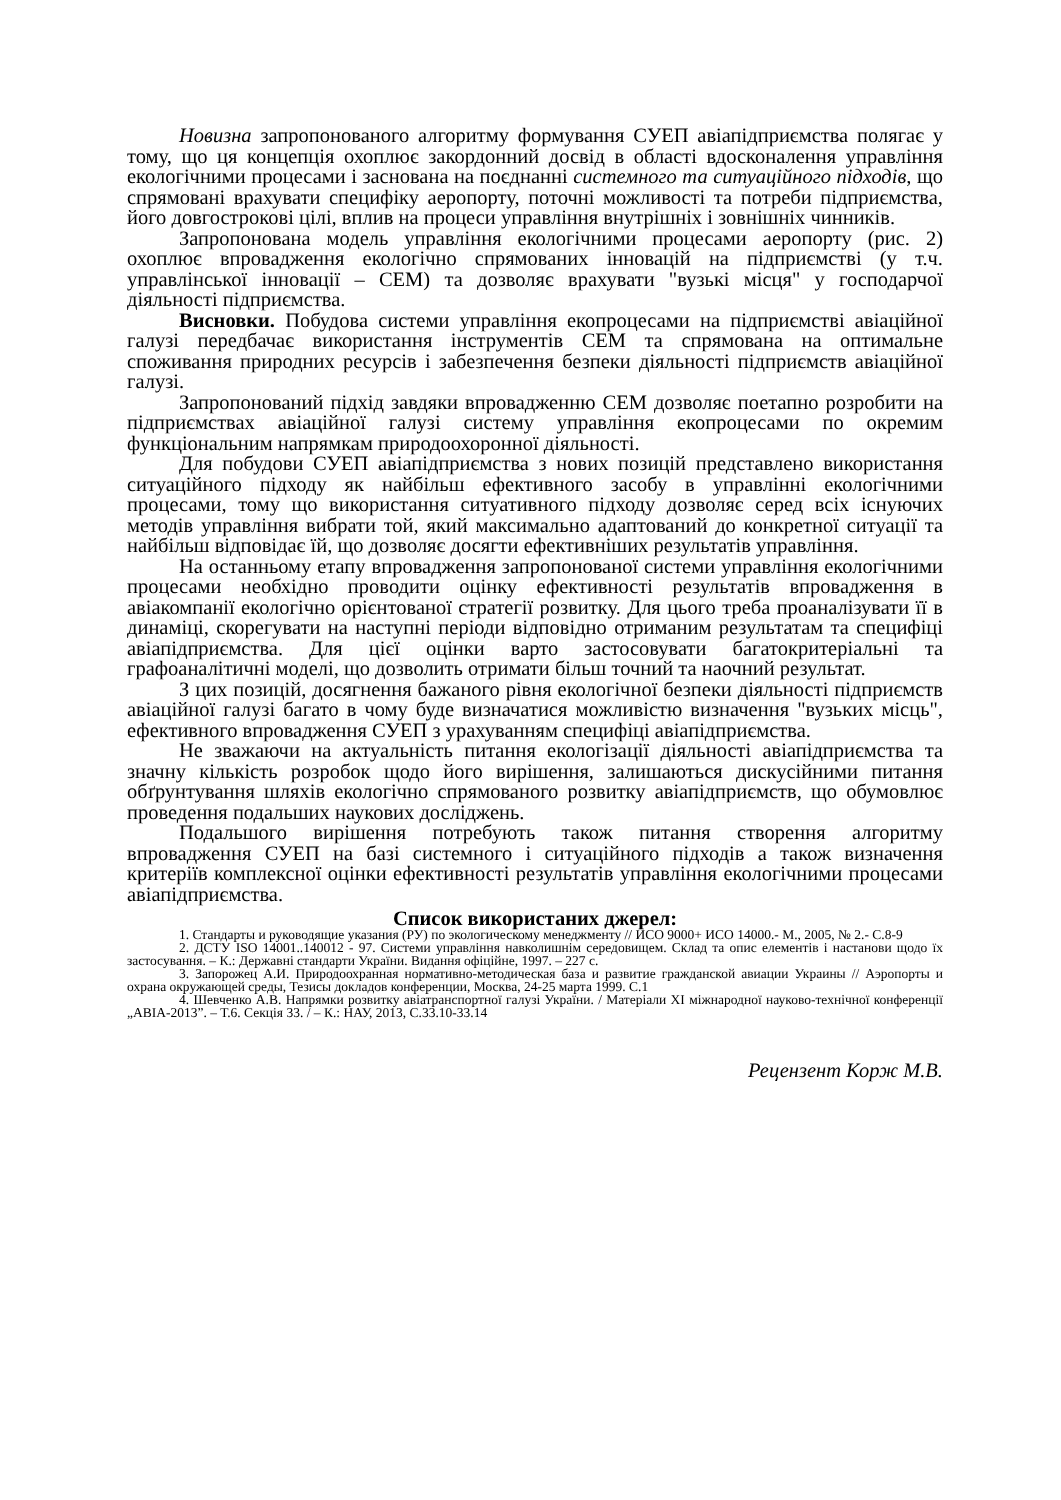Новизна запропонованого алгоритму формування СУЕП авіапідприємства полягає у тому, що ця концепція охоплює закордонний досвід в області вдосконалення управління екологічними процесами і заснована на поєднанні системного та ситуаційного підходів, що спрямовані врахувати специфіку аеропорту, поточні можливості та потреби підприємства, його довгострокові цілі, вплив на процеси управління внутрішніх і зовнішніх чинників.
Запропонована модель управління екологічними процесами аеропорту (рис. 2) охоплює впровадження екологічно спрямованих інновацій на підприємстві (у т.ч. управлінської інновації – СЕМ) та дозволяє врахувати "вузькі місця" у господарчої діяльності підприємства.
Висновки. Побудова системи управління екопроцесами на підприємстві авіаційної галузі передбачає використання інструментів СЕМ та спрямована на оптимальне споживання природних ресурсів і забезпечення безпеки діяльності підприємств авіаційної галузі.
Запропонований підхід завдяки впровадженню СЕМ дозволяє поетапно розробити на підприємствах авіаційної галузі систему управління екопроцесами по окремим функціональним напрямкам природоохоронної діяльності.
Для побудови СУЕП авіапідприємства з нових позицій представлено використання ситуаційного підходу як найбільш ефективного засобу в управлінні екологічними процесами, тому що використання ситуативного підходу дозволяє серед всіх існуючих методів управління вибрати той, який максимально адаптований до конкретної ситуації та найбільш відповідає їй, що дозволяє досягти ефективніших результатів управління.
На останньому етапу впровадження запропонованої системи управління екологічними процесами необхідно проводити оцінку ефективності результатів впровадження в авіакомпанії екологічно орієнтованої стратегії розвитку. Для цього треба проаналізувати її в динаміці, скорегувати на наступні періоди відповідно отриманим результатам та специфіці авіапідприємства. Для цієї оцінки варто застосовувати багатокритеріальні та графоаналітичні моделі, що дозволить отримати більш точний та наочний результат.
З цих позицій, досягнення бажаного рівня екологічної безпеки діяльності підприємств авіаційної галузі багато в чому буде визначатися можливістю визначення "вузьких місць", ефективного впровадження СУЕП з урахуванням специфіці авіапідприємства.
Не зважаючи на актуальність питання екологізації діяльності авіапідприємства та значну кількість розробок щодо його вирішення, залишаються дискусійними питання обґрунтування шляхів екологічно спрямованого розвитку авіапідприємств, що обумовлює проведення подальших наукових досліджень.
Подальшого вирішення потребують також питання створення алгоритму впровадження СУЕП на базі системного і ситуаційного підходів а також визначення критеріїв комплексної оцінки ефективності результатів управління екологічними процесами авіапідприємства.
Список використаних джерел:
1. Стандарты и руководящие указания (РУ) по экологическому менеджменту // ИСО 9000+ ИСО 14000.- М., 2005, № 2.- С.8-9
2. ДСТУ ISO 14001..140012 - 97. Системи управління навколишнім середовищем. Склад та опис елементів і настанови щодо їх застосування. – К.: Державні стандарти України. Видання офіційне, 1997. – 227 с.
3. Запорожец А.И. Природоохранная нормативно-методическая база и развитие гражданской авиации Украины // Аэропорты и охрана окружающей среды, Тезисы докладов конференции, Москва, 24-25 марта 1999. С.1
4. Шевченко А.В. Напрямки розвитку авіатранспортної галузі України. / Матеріали ХІ міжнародної науково-технічної конференції „АВІА-2013”. – Т.6. Секція 33. / – К.: НАУ, 2013, С.33.10-33.14
Рецензент Корж М.В.